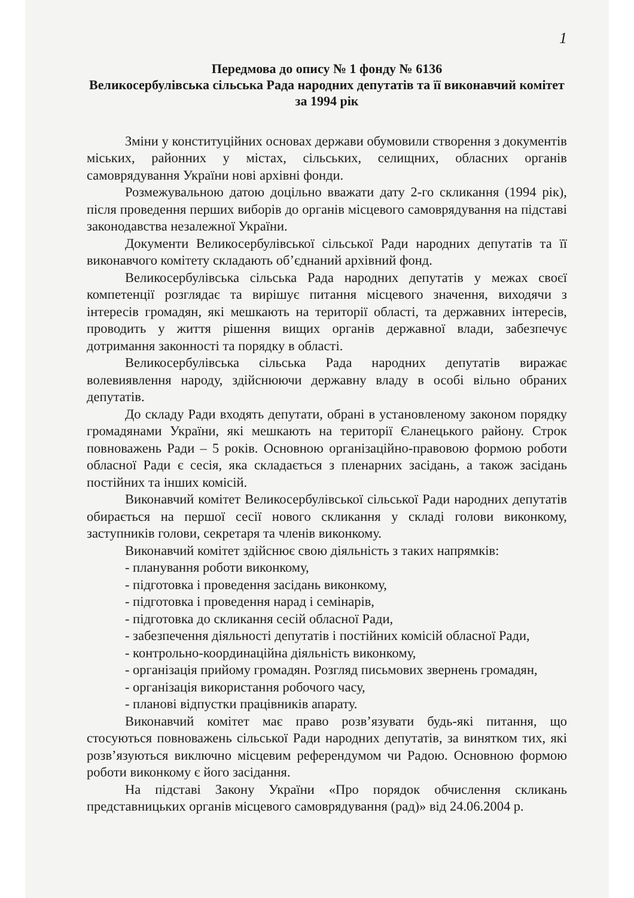1
Передмова до опису № 1 фонду № 6136
Великосербулівська сільська Рада народних депутатів та її виконавчий комітет за 1994 рік
Зміни у конституційних основах держави обумовили створення з документів міських, районних у містах, сільських, селищних, обласних органів самоврядування України нові архівні фонди.
Розмежувальною датою доцільно вважати дату 2-го скликання (1994 рік), після проведення перших виборів до органів місцевого самоврядування на підставі законодавства незалежної України.
Документи Великосербулівської сільської Ради народних депутатів та її виконавчого комітету складають об’єднаний архівний фонд.
Великосербулівська сільська Рада народних депутатів у межах своєї компетенції розглядає та вирішує питання місцевого значення, виходячи з інтересів громадян, які мешкають на території області, та державних інтересів, проводить у життя рішення вищих органів державної влади, забезпечує дотримання законності та порядку в області.
Великосербулівська сільська Рада народних депутатів виражає волевиявлення народу, здійснюючи державну владу в особі вільно обраних депутатів.
До складу Ради входять депутати, обрані в установленому законом порядку громадянами України, які мешкають на території Єланецького району. Строк повноважень Ради – 5 років. Основною організаційно-правовою формою роботи обласної Ради є сесія, яка складається з пленарних засідань, а також засідань постійних та інших комісій.
Виконавчий комітет Великосербулівської сільської Ради народних депутатів обирається на першої сесії нового скликання у складі голови виконкому, заступників голови, секретаря та членів виконкому.
Виконавчий комітет здійснює свою діяльність з таких напрямків:
- планування роботи виконкому,
- підготовка і проведення засідань виконкому,
- підготовка і проведення нарад і семінарів,
- підготовка до скликання сесій обласної Ради,
- забезпечення діяльності депутатів і постійних комісій обласної Ради,
- контрольно-координаційна діяльність виконкому,
- організація прийому громадян. Розгляд письмових звернень громадян,
- організація використання робочого часу,
- планові відпустки працівників апарату.
Виконавчий комітет має право розв’язувати будь-які питання, що стосуються повноважень сільської Ради народних депутатів, за винятком тих, які розв’язуються виключно місцевим референдумом чи Радою. Основною формою роботи виконкому є його засідання.
На підставі Закону України «Про порядок обчислення скликань представницьких органів місцевого самоврядування (рад)» від 24.06.2004 р.